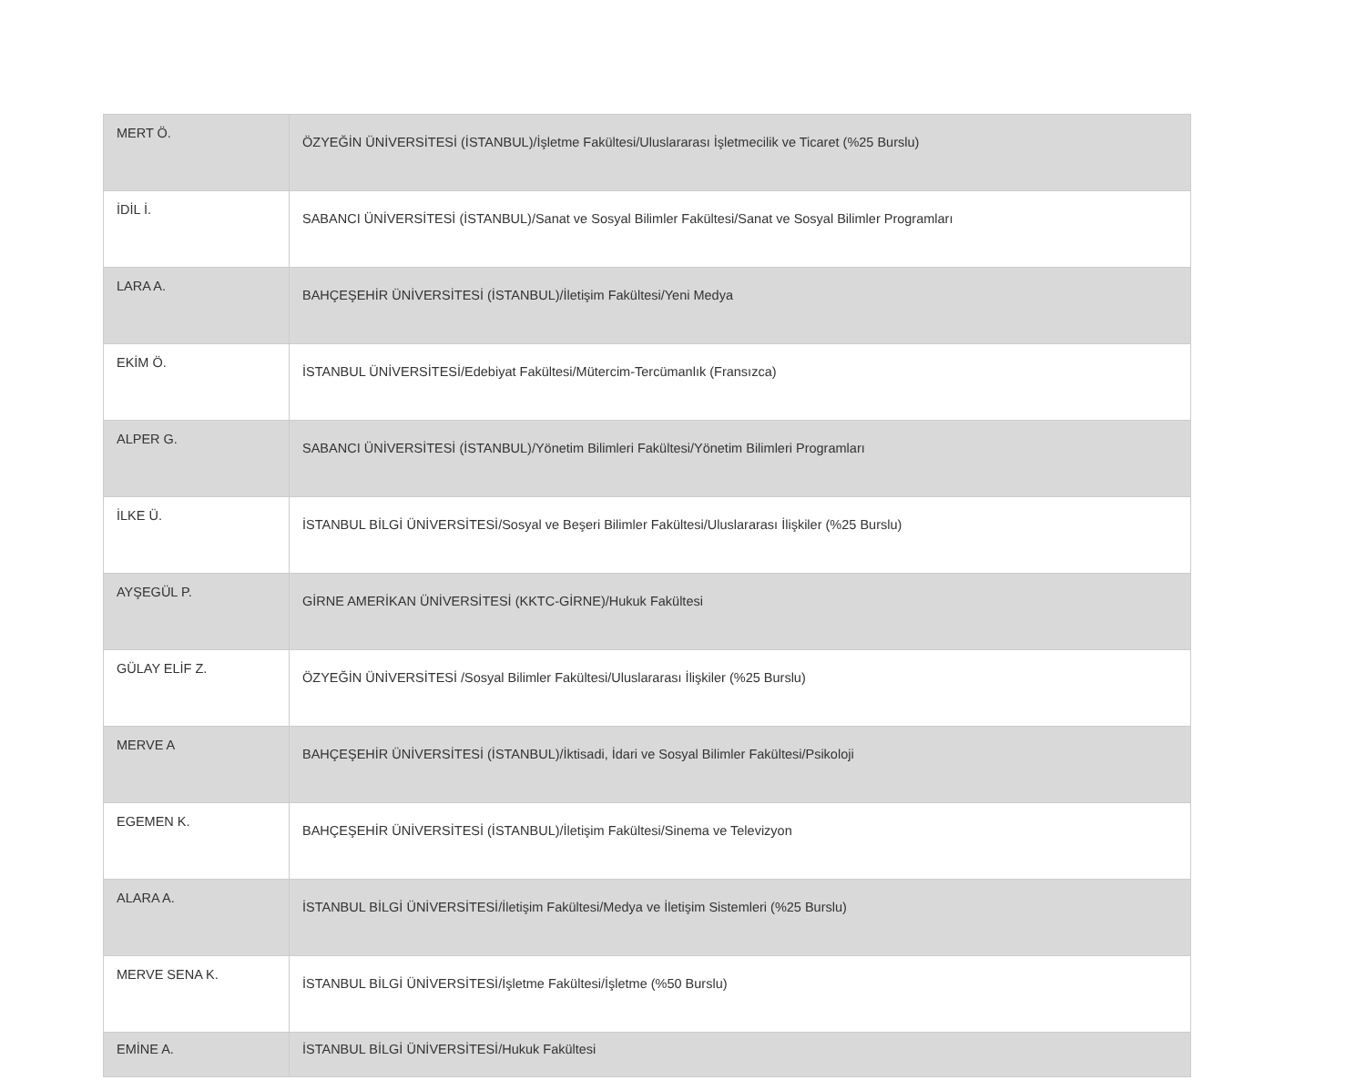| MERT Ö. | ÖZYEĞİN ÜNİVERSİTESİ (İSTANBUL)/İşletme Fakültesi/Uluslararası İşletmecilik ve Ticaret (%25 Burslu) |
| İDİL İ. | SABANCI ÜNİVERSİTESİ (İSTANBUL)/Sanat ve Sosyal Bilimler Fakültesi/Sanat ve Sosyal Bilimler Programları |
| LARA A. | BAHÇEŞEHİR ÜNİVERSİTESİ (İSTANBUL)/İletişim Fakültesi/Yeni Medya |
| EKİM Ö. | İSTANBUL ÜNİVERSİTESİ/Edebiyat Fakültesi/Mütercim-Tercümanlık (Fransızca) |
| ALPER G. | SABANCI ÜNİVERSİTESİ (İSTANBUL)/Yönetim Bilimleri Fakültesi/Yönetim Bilimleri Programları |
| İLKE Ü. | İSTANBUL BİLGİ ÜNİVERSİTESİ/Sosyal ve Beşeri Bilimler Fakültesi/Uluslararası İlişkiler (%25 Burslu) |
| AYŞEGÜL P. | GİRNE AMERİKAN ÜNİVERSİTESİ (KKTC-GİRNE)/Hukuk Fakültesi |
| GÜLAY ELİF Z. | ÖZYEĞİN ÜNİVERSİTESİ /Sosyal Bilimler Fakültesi/Uluslararası İlişkiler (%25 Burslu) |
| MERVE A | BAHÇEŞEHİR ÜNİVERSİTESİ (İSTANBUL)/İktisadi, İdari ve Sosyal Bilimler Fakültesi/Psikoloji |
| EGEMEN K. | BAHÇEŞEHİR ÜNİVERSİTESİ (İSTANBUL)/İletişim Fakültesi/Sinema ve Televizyon |
| ALARA A. | İSTANBUL BİLGİ ÜNİVERSİTESİ/İletişim Fakültesi/Medya ve İletişim Sistemleri (%25 Burslu) |
| MERVE SENA K. | İSTANBUL BİLGİ ÜNİVERSİTESİ/İşletme Fakültesi/İşletme (%50 Burslu) |
| EMİNE A. | İSTANBUL BİLGİ ÜNİVERSİTESİ/Hukuk Fakültesi |